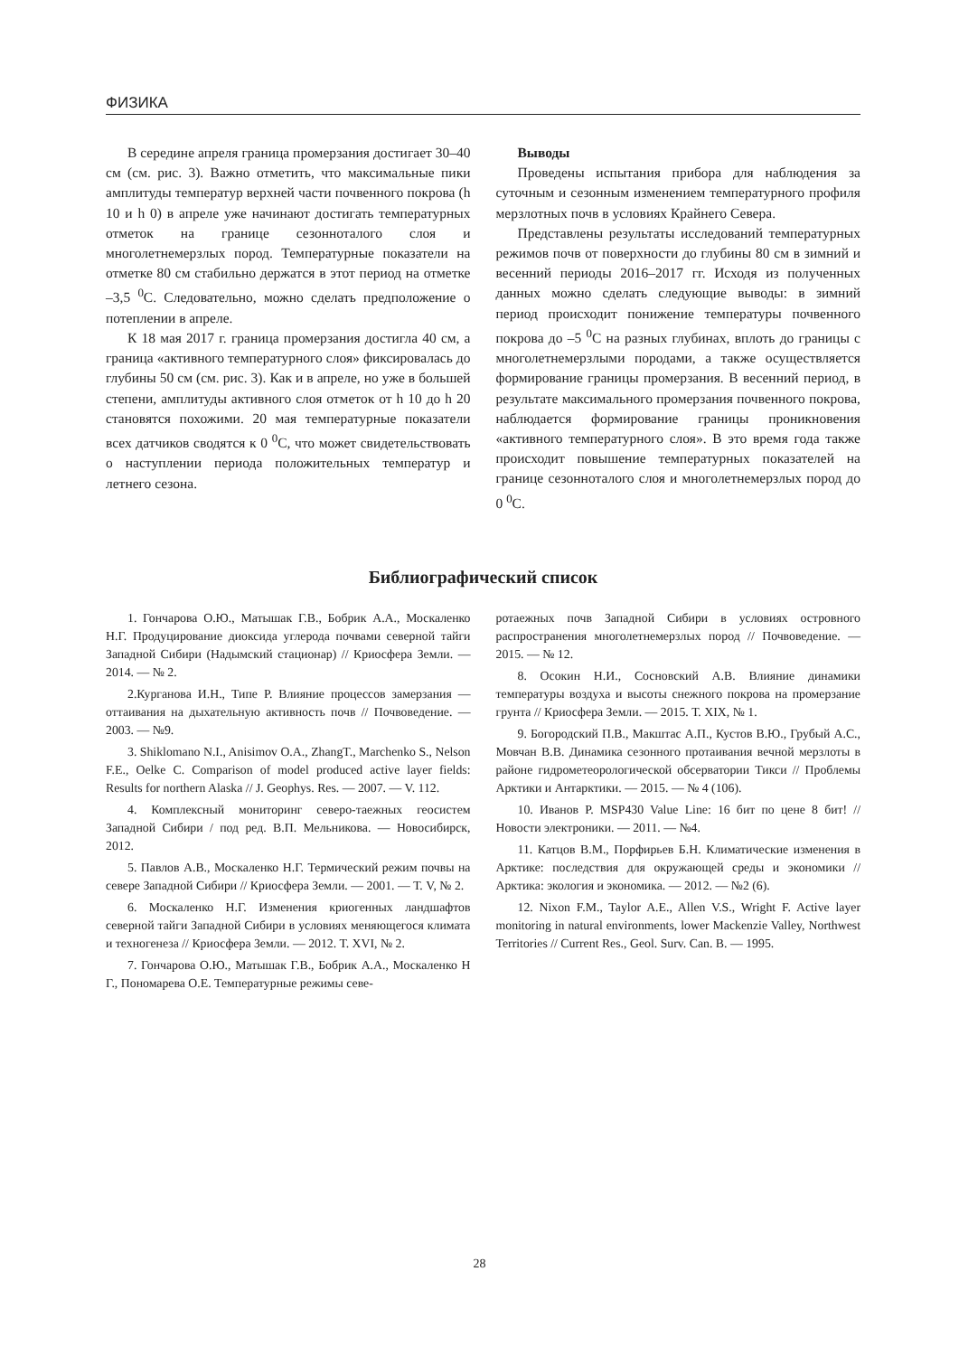ФИЗИКА
В середине апреля граница промерзания достигает 30–40 см (см. рис. 3). Важно отметить, что максимальные пики амплитуды температур верхней части почвенного покрова (h 10 и h 0) в апреле уже начинают достигать температурных отметок на границе сезонноталого слоя и многолетнемерзлых пород. Температурные показатели на отметке 80 см стабильно держатся в этот период на отметке –3,5 <sup>0</sup>С. Следовательно, можно сделать предположение о потеплении в апреле.
К 18 мая 2017 г. граница промерзания достигла 40 см, а граница «активного температурного слоя» фиксировалась до глубины 50 см (см. рис. 3). Как и в апреле, но уже в большей степени, амплитуды активного слоя отметок от h 10 до h 20 становятся похожими. 20 мая температурные показатели всех датчиков сводятся к 0 <sup>0</sup>С, что может свидетельствовать о наступлении периода положительных температур и летнего сезона.
Выводы
Проведены испытания прибора для наблюдения за суточным и сезонным изменением температурного профиля мерзлотных почв в условиях Крайнего Севера.
Представлены результаты исследований температурных режимов почв от поверхности до глубины 80 см в зимний и весенний периоды 2016–2017 гг. Исходя из полученных данных можно сделать следующие выводы: в зимний период происходит понижение температуры почвенного покрова до –5 <sup>0</sup>С на разных глубинах, вплоть до границы с многолетнемерзлыми породами, а также осуществляется формирование границы промерзания. В весенний период, в результате максимального промерзания почвенного покрова, наблюдается формирование границы проникновения «активного температурного слоя». В это время года также происходит повышение температурных показателей на границе сезонноталого слоя и многолетнемерзлых пород до 0 <sup>0</sup>С.
Библиографический список
1. Гончарова О.Ю., Матышак Г.В., Бобрик А.А., Москаленко Н.Г. Продуцирование диоксида углерода почвами северной тайги Западной Сибири (Надымский стационар) // Криосфера Земли. — 2014. — № 2.
2.Курганова И.Н., Типе Р. Влияние процессов замерзания — оттаивания на дыхательную активность почв // Почвоведение. — 2003. — №9.
3. Shiklomano N.I., Anisimov O.A., ZhangT., Marchenko S., Nelson F.E., Oelke C. Comparison of model produced active layer fields: Results for northern Alaska // J. Geophys. Res. — 2007. — V. 112.
4. Комплексный мониторинг северо-таежных геосистем Западной Сибири / под ред. В.П. Мельникова. — Новосибирск, 2012.
5. Павлов А.В., Москаленко Н.Г. Термический режим почвы на севере Западной Сибири // Криосфера Земли. — 2001. — Т. V, № 2.
6. Москаленко Н.Г. Изменения криогенных ландшафтов северной тайги Западной Сибири в условиях меняющегося климата и техногенеза // Криосфера Земли. — 2012. Т. XVI, № 2.
7. Гончарова О.Ю., Матышак Г.В., Бобрик А.А., Москаленко Н Г., Пономарева О.Е. Температурные режимы севе-
ротаежных почв Западной Сибири в условиях островного распространения многолетнемерзлых пород // Почвоведение. — 2015. — № 12.
8. Осокин Н.И., Сосновский А.В. Влияние динамики температуры воздуха и высоты снежного покрова на промерзание грунта // Криосфера Земли. — 2015. Т. XIX, № 1.
9. Богородский П.В., Макштас А.П., Кустов В.Ю., Грубый А.С., Мовчан В.В. Динамика сезонного протаивания вечной мерзлоты в районе гидрометеорологической обсерватории Тикси // Проблемы Арктики и Антарктики. — 2015. — № 4 (106).
10. Иванов Р. MSP430 Value Line: 16 бит по цене 8 бит! // Новости электроники. — 2011. — №4.
11. Катцов В.М., Порфирьев Б.Н. Климатические изменения в Арктике: последствия для окружающей среды и экономики // Арктика: экология и экономика. — 2012. — №2 (6).
12. Nixon F.M., Taylor A.E., Allen V.S., Wright F. Active layer monitoring in natural environments, lower Mackenzie Valley, Northwest Territories // Current Res., Geol. Surv. Can. B. — 1995.
28